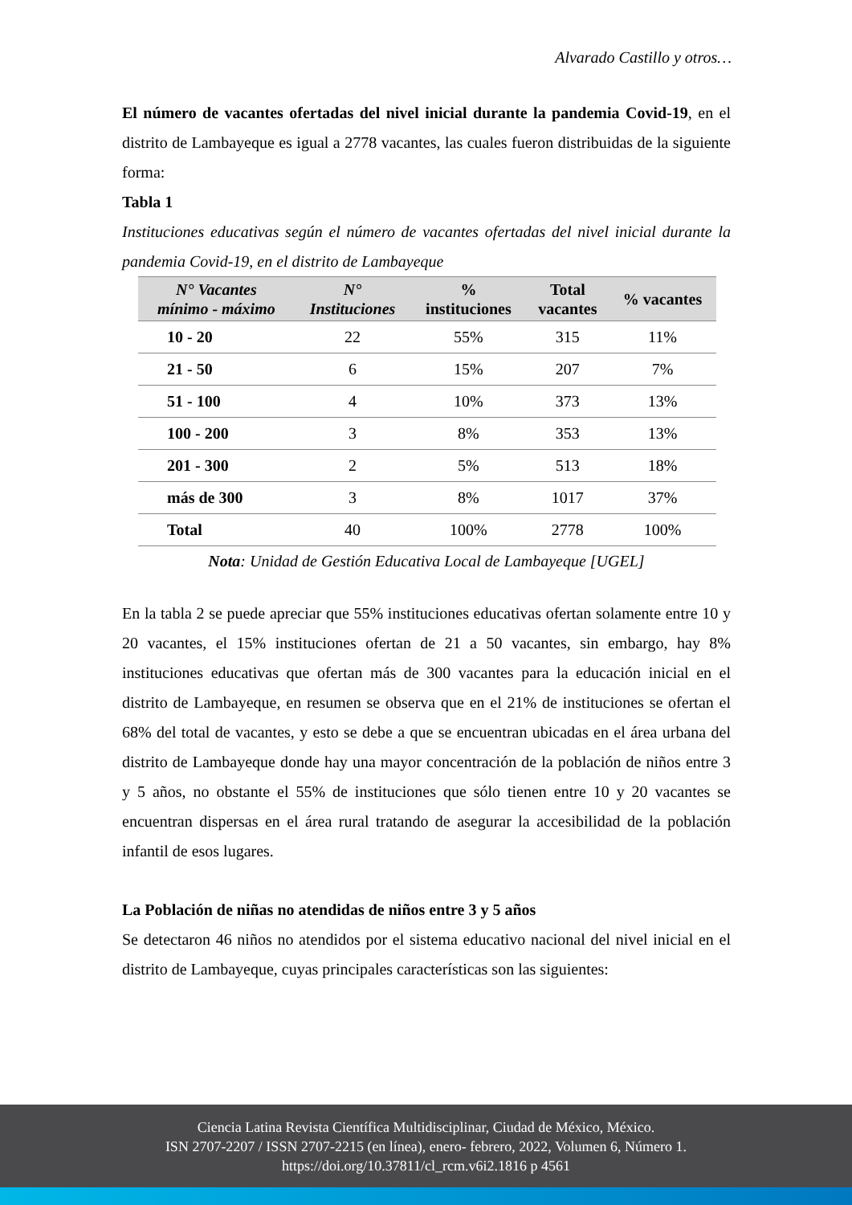Alvarado Castillo y otros…
El número de vacantes ofertadas del nivel inicial durante la pandemia Covid-19, en el distrito de Lambayeque es igual a 2778 vacantes, las cuales fueron distribuidas de la siguiente forma:
Tabla 1
Instituciones educativas según el número de vacantes ofertadas del nivel inicial durante la pandemia Covid-19, en el distrito de Lambayeque
| N° Vacantes mínimo - máximo | N° Instituciones | % instituciones | Total vacantes | % vacantes |
| --- | --- | --- | --- | --- |
| 10 - 20 | 22 | 55% | 315 | 11% |
| 21 - 50 | 6 | 15% | 207 | 7% |
| 51 - 100 | 4 | 10% | 373 | 13% |
| 100 - 200 | 3 | 8% | 353 | 13% |
| 201 - 300 | 2 | 5% | 513 | 18% |
| más de 300 | 3 | 8% | 1017 | 37% |
| Total | 40 | 100% | 2778 | 100% |
Nota: Unidad de Gestión Educativa Local de Lambayeque [UGEL]
En la tabla 2 se puede apreciar que 55% instituciones educativas ofertan solamente entre 10 y 20 vacantes, el 15% instituciones ofertan de 21 a 50 vacantes, sin embargo, hay 8% instituciones educativas que ofertan más de 300 vacantes para la educación inicial en el distrito de Lambayeque, en resumen se observa que en el 21% de instituciones se ofertan el 68% del total de vacantes, y esto se debe a que se encuentran ubicadas en el área urbana del distrito de Lambayeque donde hay una mayor concentración de la población de niños entre 3 y 5 años, no obstante el 55% de instituciones que sólo tienen entre 10 y 20 vacantes se encuentran dispersas en el área rural tratando de asegurar la accesibilidad de la población infantil de esos lugares.
La Población de niñas no atendidas de niños entre 3 y 5 años
Se detectaron 46 niños no atendidos por el sistema educativo nacional del nivel inicial en el distrito de Lambayeque, cuyas principales características son las siguientes:
Ciencia Latina Revista Científica Multidisciplinar, Ciudad de México, México.
ISN 2707-2207 / ISSN 2707-2215 (en línea), enero- febrero, 2022, Volumen 6, Número 1.
https://doi.org/10.37811/cl_rcm.v6i2.1816 p 4561